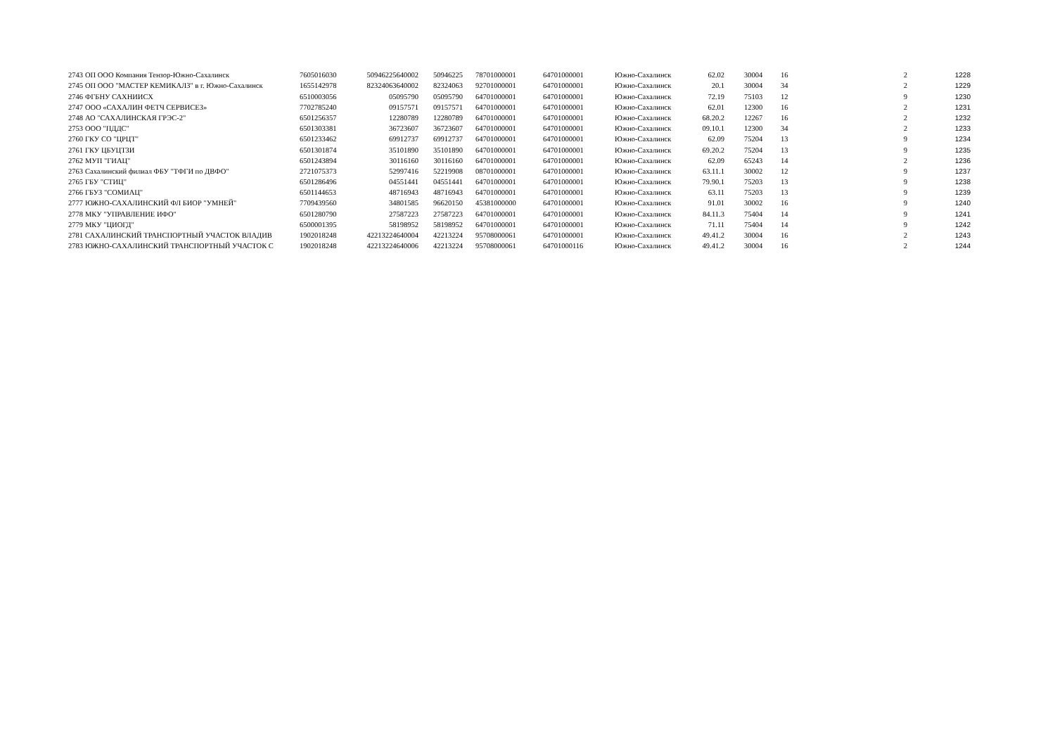| 2743 | ОП ООО Компания Тензор-Южно-Сахалинск | 7605016030 | 50946225640002 | 50946225 | 78701000001 | 64701000001 | Южно-Сахалинск | 62.02 | 30004 | 16 | 2 | 1228 |
| 2745 | ОП ООО "МАСТЕР КЕМИКАЛЗ" в г. Южно-Сахалинск | 1655142978 | 82324063640002 | 82324063 | 92701000001 | 64701000001 | Южно-Сахалинск | 20.1 | 30004 | 34 | 2 | 1229 |
| 2746 | ФГБНУ САХНИИСХ | 6510003056 | 05095790 | 05095790 | 64701000001 | 64701000001 | Южно-Сахалинск | 72.19 | 75103 | 12 | 9 | 1230 |
| 2747 | ООО «САХАЛИН ФЕТЧ СЕРВИСЕЗ» | 7702785240 | 09157571 | 09157571 | 64701000001 | 64701000001 | Южно-Сахалинск | 62.01 | 12300 | 16 | 2 | 1231 |
| 2748 | АО "САХАЛИНСКАЯ ГРЭС-2" | 6501256357 | 12280789 | 12280789 | 64701000001 | 64701000001 | Южно-Сахалинск | 68.20.2 | 12267 | 16 | 2 | 1232 |
| 2753 | ООО "ПДДС" | 6501303381 | 36723607 | 36723607 | 64701000001 | 64701000001 | Южно-Сахалинск | 09.10.1 | 12300 | 34 | 2 | 1233 |
| 2760 | ГКУ СО "ЦРЦТ" | 6501233462 | 69912737 | 69912737 | 64701000001 | 64701000001 | Южно-Сахалинск | 62.09 | 75204 | 13 | 9 | 1234 |
| 2761 | ГКУ ЦБУЦТЗИ | 6501301874 | 35101890 | 35101890 | 64701000001 | 64701000001 | Южно-Сахалинск | 69.20.2 | 75204 | 13 | 9 | 1235 |
| 2762 | МУП "ГИАЦ" | 6501243894 | 30116160 | 30116160 | 64701000001 | 64701000001 | Южно-Сахалинск | 62.09 | 65243 | 14 | 2 | 1236 |
| 2763 | Сахалинский филиал ФБУ "ТФГИ по ДВФО" | 2721075373 | 52997416 | 52219908 | 08701000001 | 64701000001 | Южно-Сахалинск | 63.11.1 | 30002 | 12 | 9 | 1237 |
| 2765 | ГБУ "СТИЦ" | 6501286496 | 04551441 | 04551441 | 64701000001 | 64701000001 | Южно-Сахалинск | 79.90.1 | 75203 | 13 | 9 | 1238 |
| 2766 | ГБУЗ "СОМИАЦ" | 6501144653 | 48716943 | 48716943 | 64701000001 | 64701000001 | Южно-Сахалинск | 63.11 | 75203 | 13 | 9 | 1239 |
| 2777 | ЮЖНО-САХАЛИНСКИЙ ФЛ БИОР "УМНЕЙ" | 7709439560 | 34801585 | 96620150 | 45381000000 | 64701000001 | Южно-Сахалинск | 91.01 | 30002 | 16 | 9 | 1240 |
| 2778 | МКУ "УПРАВЛЕНИЕ ИФО" | 6501280790 | 27587223 | 27587223 | 64701000001 | 64701000001 | Южно-Сахалинск | 84.11.3 | 75404 | 14 | 9 | 1241 |
| 2779 | МКУ "ЦИОГД" | 6500001395 | 58198952 | 58198952 | 64701000001 | 64701000001 | Южно-Сахалинск | 71.11 | 75404 | 14 | 9 | 1242 |
| 2781 | САХАЛИНСКИЙ ТРАНСПОРТНЫЙ УЧАСТОК ВЛАДИВ | 1902018248 | 42213224640004 | 42213224 | 95708000061 | 64701000001 | Южно-Сахалинск | 49.41.2 | 30004 | 16 | 2 | 1243 |
| 2783 | ЮЖНО-САХАЛИНСКИЙ ТРАНСПОРТНЫЙ УЧАСТОК С | 1902018248 | 42213224640006 | 42213224 | 95708000061 | 64701000116 | Южно-Сахалинск | 49.41.2 | 30004 | 16 | 2 | 1244 |